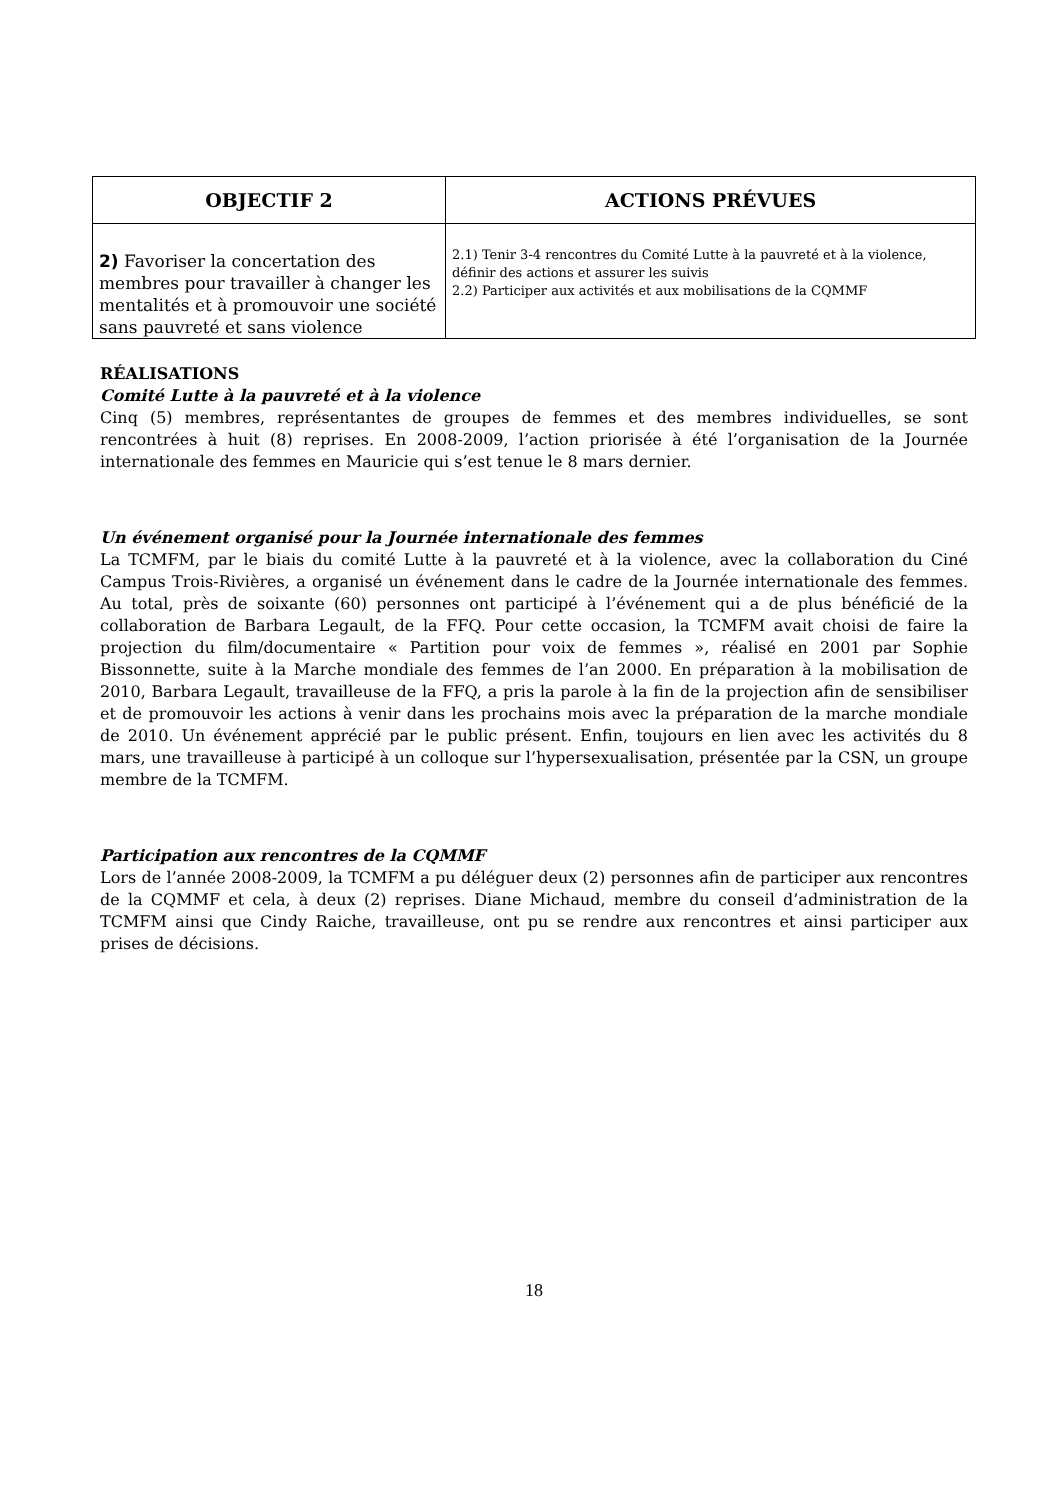| OBJECTIF 2 | ACTIONS PRÉVUES |
| --- | --- |
| 2) Favoriser la concertation des membres pour travailler à changer les mentalités et à promouvoir une société sans pauvreté et sans violence | 2.1) Tenir 3-4 rencontres du Comité Lutte à la pauvreté et à la violence, définir des actions et assurer les suivis 2.2) Participer aux activités et aux mobilisations de la CQMMF |
RÉALISATIONS
Comité Lutte à la pauvreté et à la violence
Cinq (5) membres, représentantes de groupes de femmes et des membres individuelles, se sont rencontrées à huit (8) reprises. En 2008-2009, l’action priorisée à été l’organisation de la Journée internationale des femmes en Mauricie qui s’est tenue le 8 mars dernier.
Un événement organisé pour la Journée internationale des femmes
La TCMFM, par le biais du comité Lutte à la pauvreté et à la violence, avec la collaboration du Ciné Campus Trois-Rivières, a organisé un événement dans le cadre de la Journée internationale des femmes. Au total, près de soixante (60) personnes ont participé à l’événement qui a de plus bénéficié de la collaboration de Barbara Legault, de la FFQ. Pour cette occasion, la TCMFM avait choisi de faire la projection du film/documentaire « Partition pour voix de femmes », réalisé en 2001 par Sophie Bissonnette, suite à la Marche mondiale des femmes de l’an 2000. En préparation à la mobilisation de 2010, Barbara Legault, travailleuse de la FFQ, a pris la parole à la fin de la projection afin de sensibiliser et de promouvoir les actions à venir dans les prochains mois avec la préparation de la marche mondiale de 2010. Un événement apprécié par le public présent. Enfin, toujours en lien avec les activités du 8 mars, une travailleuse à participé à un colloque sur l’hypersexualisation, présentée par la CSN, un groupe membre de la TCMFM.
Participation aux rencontres de la CQMMF
Lors de l’année 2008-2009, la TCMFM a pu déléguer deux (2) personnes afin de participer aux rencontres de la CQMMF et cela, à deux (2) reprises. Diane Michaud, membre du conseil d’administration de la TCMFM ainsi que Cindy Raiche, travailleuse, ont pu se rendre aux rencontres et ainsi participer aux prises de décisions.
18